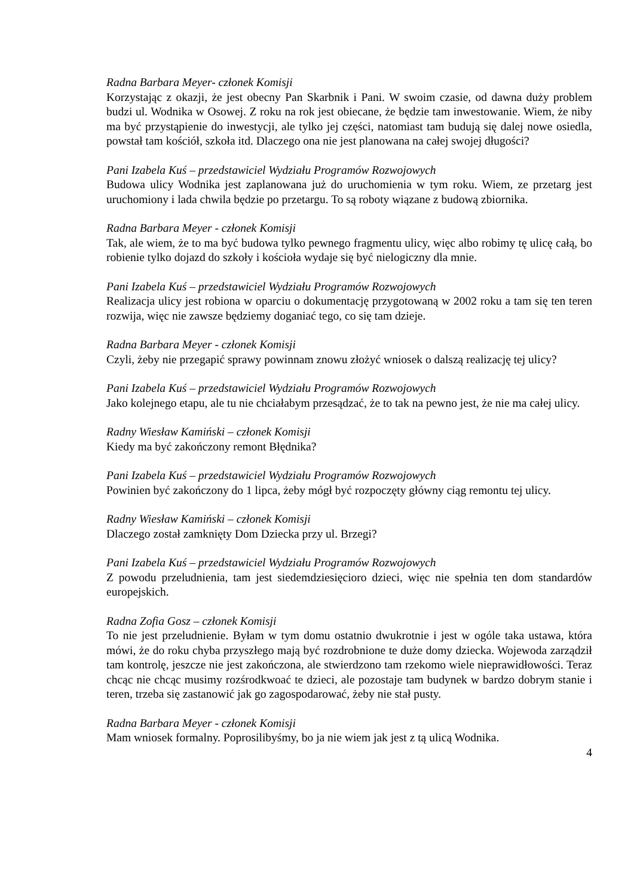Radna Barbara Meyer- członek Komisji
Korzystając z okazji, że jest obecny Pan Skarbnik i Pani. W swoim czasie, od dawna duży problem budzi ul. Wodnika w Osowej. Z roku na rok jest obiecane, że będzie tam inwestowanie. Wiem, że niby ma być przystąpienie do inwestycji, ale tylko jej części, natomiast tam budują się dalej nowe osiedla, powstał tam kościół, szkoła itd. Dlaczego ona nie jest planowana na całej swojej długości?
Pani Izabela Kuś – przedstawiciel Wydziału Programów Rozwojowych
Budowa ulicy Wodnika jest zaplanowana już do uruchomienia w tym roku. Wiem, ze przetarg jest uruchomiony i lada chwila będzie po przetargu. To są roboty wiązane z budową zbiornika.
Radna Barbara Meyer - członek Komisji
Tak, ale wiem, że to ma być budowa tylko pewnego fragmentu ulicy, więc albo robimy tę ulicę całą, bo robienie tylko dojazd do szkoły i kościoła wydaje się być nielogiczny dla mnie.
Pani Izabela Kuś – przedstawiciel Wydziału Programów Rozwojowych
Realizacja ulicy jest robiona w oparciu o dokumentację przygotowaną w 2002 roku a tam się ten teren rozwija, więc nie zawsze będziemy doganiać tego, co się tam dzieje.
Radna Barbara Meyer - członek Komisji
Czyli, żeby nie przegapić sprawy powinnam znowu złożyć wniosek o dalszą realizację tej ulicy?
Pani Izabela Kuś – przedstawiciel Wydziału Programów Rozwojowych
Jako kolejnego etapu, ale tu nie chciałabym przesądzać, że to tak na pewno jest, że nie ma całej ulicy.
Radny Wiesław Kamiński – członek Komisji
Kiedy ma być zakończony remont Błędnika?
Pani Izabela Kuś – przedstawiciel Wydziału Programów Rozwojowych
Powinien być zakończony do 1 lipca, żeby mógł być rozpoczęty główny ciąg remontu tej ulicy.
Radny Wiesław Kamiński – członek Komisji
Dlaczego został zamknięty Dom Dziecka przy ul. Brzegi?
Pani Izabela Kuś – przedstawiciel Wydziału Programów Rozwojowych
Z powodu przeludnienia, tam jest siedemdziesięcioro dzieci, więc nie spełnia ten dom standardów europejskich.
Radna Zofia Gosz – członek Komisji
To nie jest przeludnienie. Byłam w tym domu ostatnio dwukrotnie i jest w ogóle taka ustawa, która mówi, że do roku chyba przyszłego mają być rozdrobnione te duże domy dziecka. Wojewoda zarządził tam kontrolę, jeszcze nie jest zakończona, ale stwierdzono tam rzekomo wiele nieprawidłowości. Teraz chcąc nie chcąc musimy rozśrodkwoać te dzieci, ale pozostaje tam budynek w bardzo dobrym stanie i teren, trzeba się zastanowić jak go zagospodarować, żeby nie stał pusty.
Radna Barbara Meyer - członek Komisji
Mam wniosek formalny. Poprosilibyśmy, bo ja nie wiem jak jest z tą ulicą Wodnika.
4